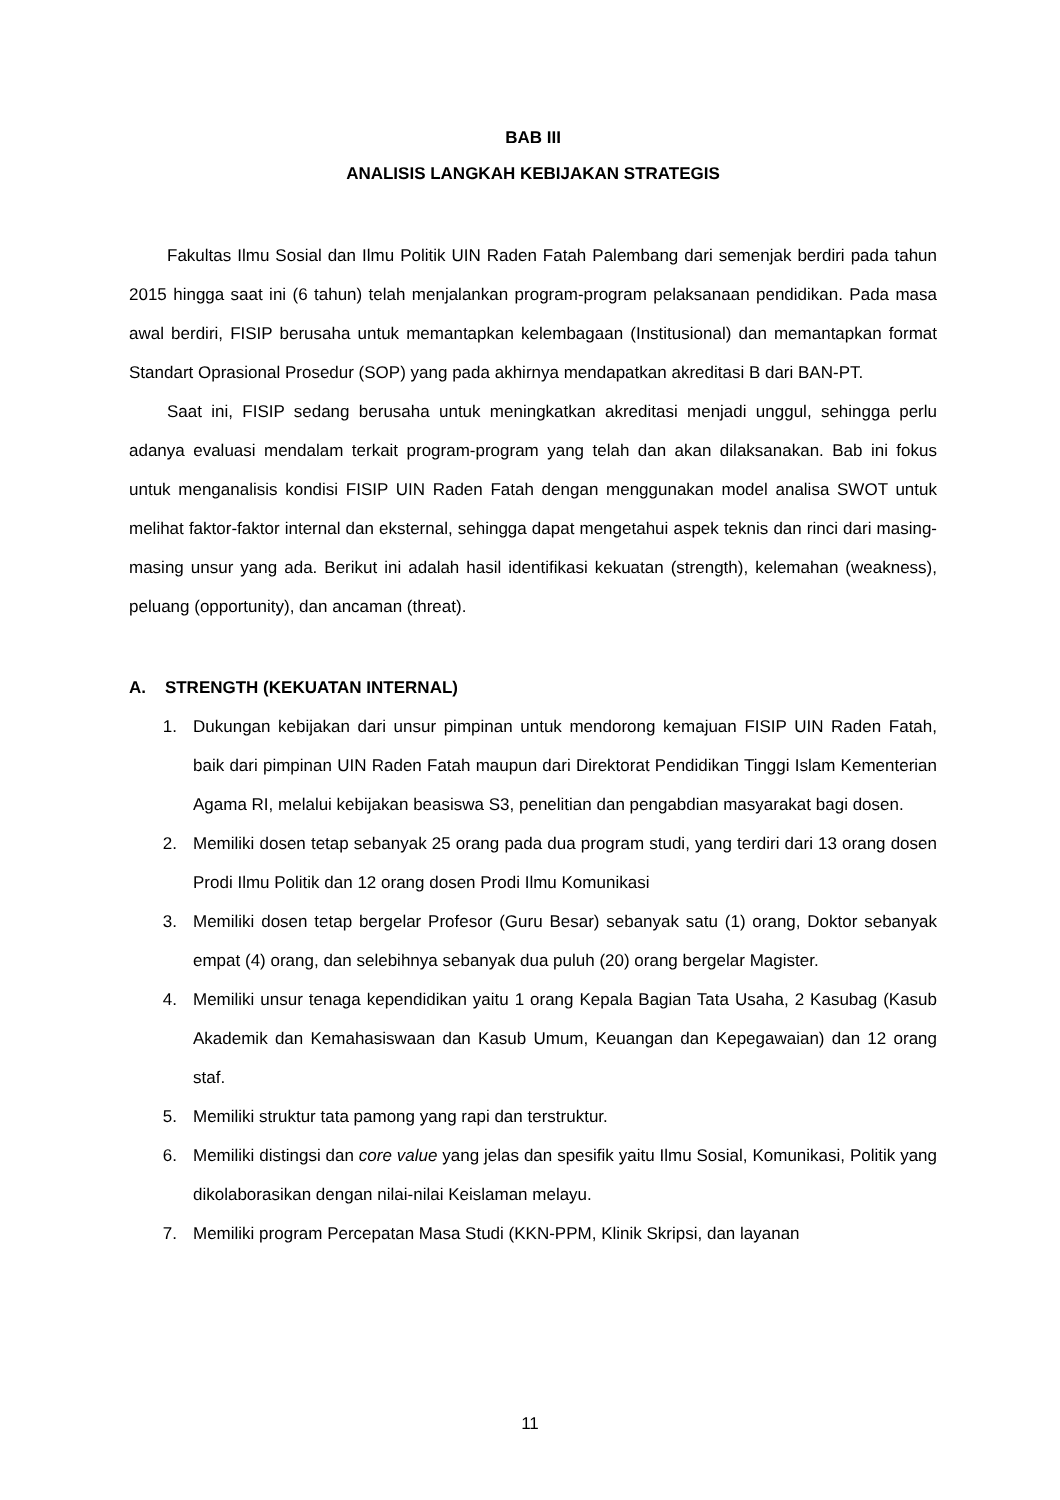BAB III
ANALISIS LANGKAH KEBIJAKAN STRATEGIS
Fakultas Ilmu Sosial dan Ilmu Politik UIN Raden Fatah Palembang dari semenjak berdiri pada tahun 2015 hingga saat ini (6 tahun) telah menjalankan program-program pelaksanaan pendidikan. Pada masa awal berdiri, FISIP berusaha untuk memantapkan kelembagaan (Institusional) dan memantapkan format Standart Oprasional Prosedur (SOP) yang pada akhirnya mendapatkan akreditasi B dari BAN-PT.
Saat ini, FISIP sedang berusaha untuk meningkatkan akreditasi menjadi unggul, sehingga perlu adanya evaluasi mendalam terkait program-program yang telah dan akan dilaksanakan. Bab ini fokus untuk menganalisis kondisi FISIP UIN Raden Fatah dengan menggunakan model analisa SWOT untuk melihat faktor-faktor internal dan eksternal, sehingga dapat mengetahui aspek teknis dan rinci dari masing-masing unsur yang ada. Berikut ini adalah hasil identifikasi kekuatan (strength), kelemahan (weakness), peluang (opportunity), dan ancaman (threat).
A. STRENGTH (KEKUATAN INTERNAL)
1. Dukungan kebijakan dari unsur pimpinan untuk mendorong kemajuan FISIP UIN Raden Fatah, baik dari pimpinan UIN Raden Fatah maupun dari Direktorat Pendidikan Tinggi Islam Kementerian Agama RI, melalui kebijakan beasiswa S3, penelitian dan pengabdian masyarakat bagi dosen.
2. Memiliki dosen tetap sebanyak 25 orang pada dua program studi, yang terdiri dari 13 orang dosen Prodi Ilmu Politik dan 12 orang dosen Prodi Ilmu Komunikasi
3. Memiliki dosen tetap bergelar Profesor (Guru Besar) sebanyak satu (1) orang, Doktor sebanyak empat (4) orang, dan selebihnya sebanyak dua puluh (20) orang bergelar Magister.
4. Memiliki unsur tenaga kependidikan yaitu 1 orang Kepala Bagian Tata Usaha, 2 Kasubag (Kasub Akademik dan Kemahasiswaan dan Kasub Umum, Keuangan dan Kepegawaian) dan 12 orang staf.
5. Memiliki struktur tata pamong yang rapi dan terstruktur.
6. Memiliki distingsi dan core value yang jelas dan spesifik yaitu Ilmu Sosial, Komunikasi, Politik yang dikolaborasikan dengan nilai-nilai Keislaman melayu.
7. Memiliki program Percepatan Masa Studi (KKN-PPM, Klinik Skripsi, dan layanan
11